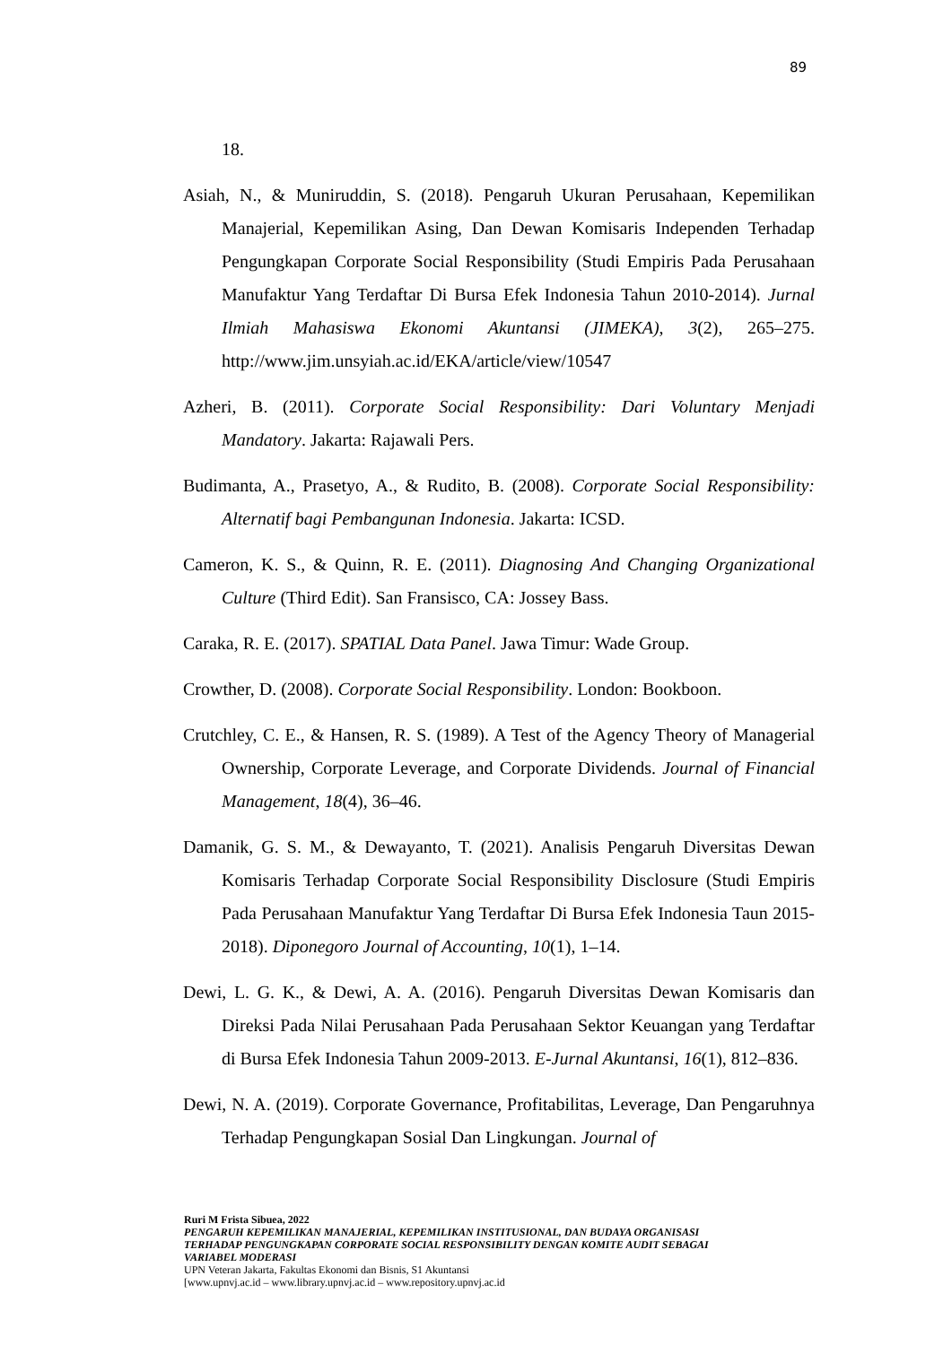89
18.
Asiah, N., & Muniruddin, S. (2018). Pengaruh Ukuran Perusahaan, Kepemilikan Manajerial, Kepemilikan Asing, Dan Dewan Komisaris Independen Terhadap Pengungkapan Corporate Social Responsibility (Studi Empiris Pada Perusahaan Manufaktur Yang Terdaftar Di Bursa Efek Indonesia Tahun 2010-2014). Jurnal Ilmiah Mahasiswa Ekonomi Akuntansi (JIMEKA), 3(2), 265–275. http://www.jim.unsyiah.ac.id/EKA/article/view/10547
Azheri, B. (2011). Corporate Social Responsibility: Dari Voluntary Menjadi Mandatory. Jakarta: Rajawali Pers.
Budimanta, A., Prasetyo, A., & Rudito, B. (2008). Corporate Social Responsibility: Alternatif bagi Pembangunan Indonesia. Jakarta: ICSD.
Cameron, K. S., & Quinn, R. E. (2011). Diagnosing And Changing Organizational Culture (Third Edit). San Fransisco, CA: Jossey Bass.
Caraka, R. E. (2017). SPATIAL Data Panel. Jawa Timur: Wade Group.
Crowther, D. (2008). Corporate Social Responsibility. London: Bookboon.
Crutchley, C. E., & Hansen, R. S. (1989). A Test of the Agency Theory of Managerial Ownership, Corporate Leverage, and Corporate Dividends. Journal of Financial Management, 18(4), 36–46.
Damanik, G. S. M., & Dewayanto, T. (2021). Analisis Pengaruh Diversitas Dewan Komisaris Terhadap Corporate Social Responsibility Disclosure (Studi Empiris Pada Perusahaan Manufaktur Yang Terdaftar Di Bursa Efek Indonesia Taun 2015-2018). Diponegoro Journal of Accounting, 10(1), 1–14.
Dewi, L. G. K., & Dewi, A. A. (2016). Pengaruh Diversitas Dewan Komisaris dan Direksi Pada Nilai Perusahaan Pada Perusahaan Sektor Keuangan yang Terdaftar di Bursa Efek Indonesia Tahun 2009-2013. E-Jurnal Akuntansi, 16(1), 812–836.
Dewi, N. A. (2019). Corporate Governance, Profitabilitas, Leverage, Dan Pengaruhnya Terhadap Pengungkapan Sosial Dan Lingkungan. Journal of
Ruri M Frista Sibuea, 2022
PENGARUH KEPEMILIKAN MANAJERIAL, KEPEMILIKAN INSTITUSIONAL, DAN BUDAYA ORGANISASI TERHADAP PENGUNGKAPAN CORPORATE SOCIAL RESPONSIBILITY DENGAN KOMITE AUDIT SEBAGAI VARIABEL MODERASI
UPN Veteran Jakarta, Fakultas Ekonomi dan Bisnis, S1 Akuntansi
[www.upnvj.ac.id – www.library.upnvj.ac.id – www.repository.upnvj.ac.id